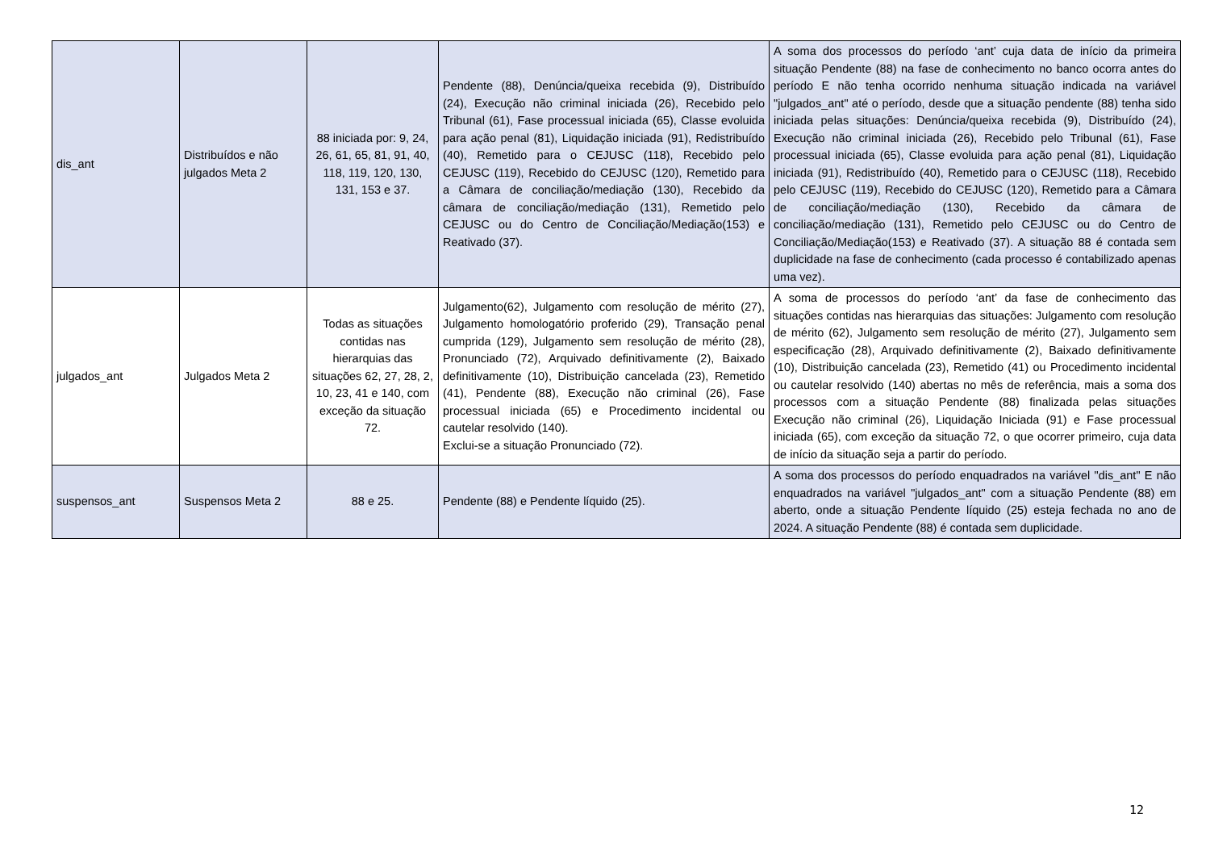| dis_ant | Distribuídos e não julgados Meta 2 | 88 iniciada por: 9, 24, 26, 61, 65, 81, 91, 40, 118, 119, 120, 130, 131, 153 e 37. | Pendente (88), Denúncia/queixa recebida (9), Distribuído (24), Execução não criminal iniciada (26), Recebido pelo Tribunal (61), Fase processual iniciada (65), Classe evoluida para ação penal (81), Liquidação iniciada (91), Redistribuído (40), Remetido para o CEJUSC (118), Recebido pelo CEJUSC (119), Recebido do CEJUSC (120), Remetido para a Câmara de conciliação/mediação (130), Recebido da câmara de conciliação/mediação (131), Remetido pelo CEJUSC ou do Centro de Conciliação/Mediação(153) e Reativado (37). | A soma dos processos do período ‘ant’ cuja data de início da primeira situação Pendente (88) na fase de conhecimento no banco ocorra antes do período E não tenha ocorrido nenhuma situação indicada na variável "julgados_ant" até o período, desde que a situação pendente (88) tenha sido iniciada pelas situações: Denúncia/queixa recebida (9), Distribuído (24), Execução não criminal iniciada (26), Recebido pelo Tribunal (61), Fase processual iniciada (65), Classe evoluida para ação penal (81), Liquidação iniciada (91), Redistribuído (40), Remetido para o CEJUSC (118), Recebido pelo CEJUSC (119), Recebido do CEJUSC (120), Remetido para a Câmara de conciliação/mediação (130), Recebido da câmara de conciliação/mediação (131), Remetido pelo CEJUSC ou do Centro de Conciliação/Mediação(153) e Reativado (37). A situação 88 é contada sem duplicidade na fase de conhecimento (cada processo é contabilizado apenas uma vez). |
| julgados_ant | Julgados Meta 2 | Todas as situações contidas nas hierarquias das situações 62, 27, 28, 2, 10, 23, 41 e 140, com exceção da situação 72. | Julgamento(62), Julgamento com resolução de mérito (27), Julgamento homologatório proferido (29), Transação penal cumprida (129), Julgamento sem resolução de mérito (28), Pronunciado (72), Arquivado definitivamente (2), Baixado definitivamente (10), Distribuição cancelada (23), Remetido (41), Pendente (88), Execução não criminal (26), Fase processual iniciada (65) e Procedimento incidental ou cautelar resolvido (140). Exclui-se a situação Pronunciado (72). | A soma de processos do período ‘ant’ da fase de conhecimento das situações contidas nas hierarquias das situações: Julgamento com resolução de mérito (62), Julgamento sem resolução de mérito (27), Julgamento sem especificação (28), Arquivado definitivamente (2), Baixado definitivamente (10), Distribuição cancelada (23), Remetido (41) ou Procedimento incidental ou cautelar resolvido (140) abertas no mês de referência, mais a soma dos processos com a situação Pendente (88) finalizada pelas situações Execução não criminal (26), Liquidação Iniciada (91) e Fase processual iniciada (65), com exceção da situação 72, o que ocorrer primeiro, cuja data de início da situação seja a partir do período. |
| suspensos_ant | Suspensos Meta 2 | 88 e 25. | Pendente (88) e Pendente líquido (25). | A soma dos processos do período enquadrados na variável "dis_ant" E não enquadrados na variável "julgados_ant" com a situação Pendente (88) em aberto, onde a situação Pendente líquido (25) esteja fechada no ano de 2024. A situação Pendente (88) é contada sem duplicidade. |
12